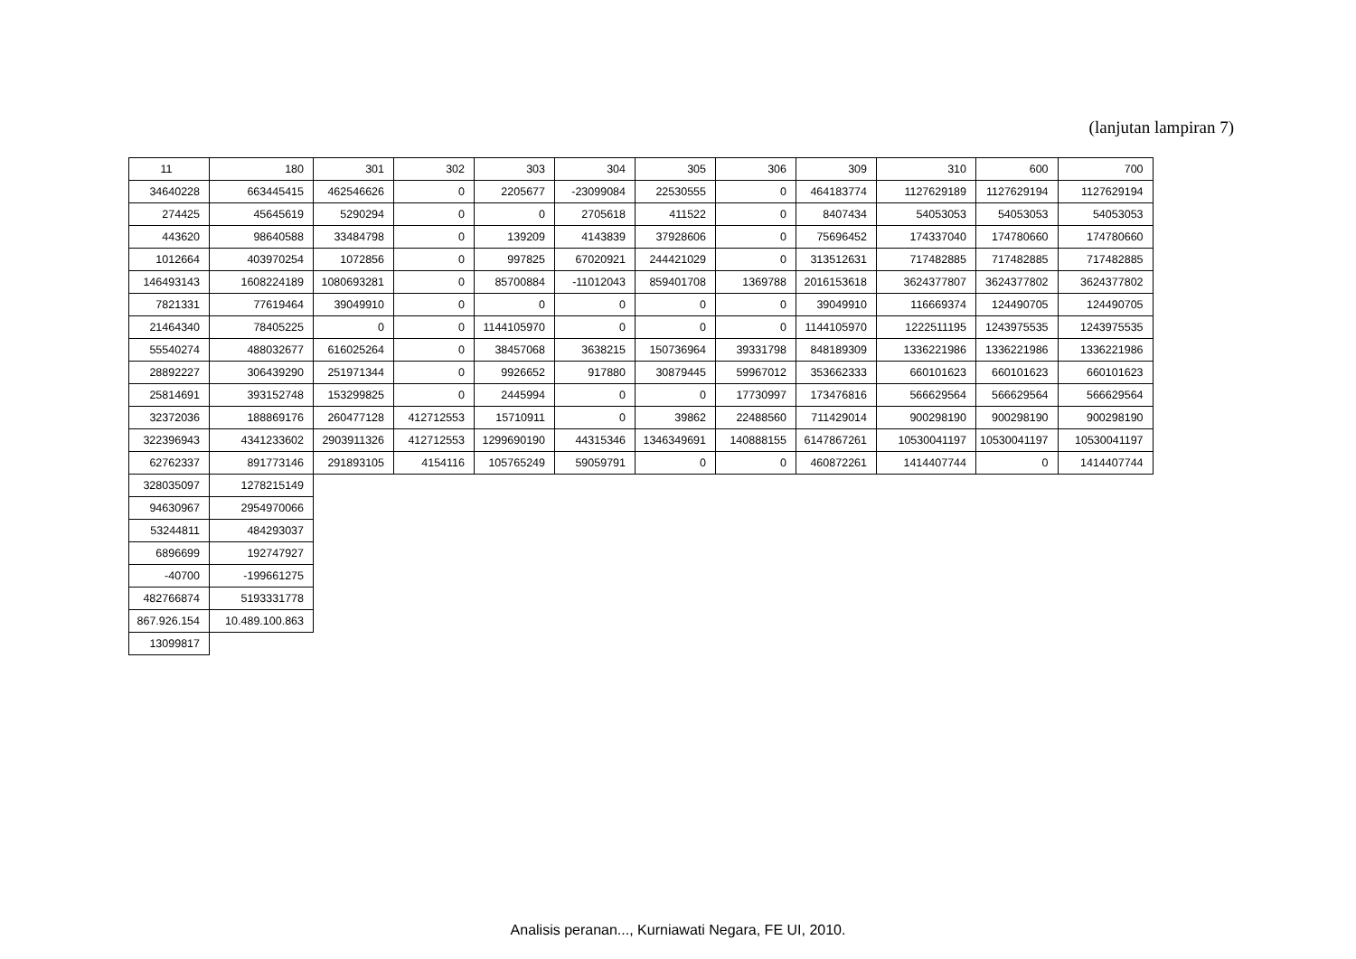(lanjutan lampiran 7)
| 11 | 180 | 301 | 302 | 303 | 304 | 305 | 306 | 309 | 310 | 600 | 700 |
| 34640228 | 663445415 | 462546626 | 0 | 2205677 | -23099084 | 22530555 | 0 | 464183774 | 1127629189 | 1127629194 | 1127629194 |
| 274425 | 45645619 | 5290294 | 0 | 0 | 2705618 | 411522 | 0 | 8407434 | 54053053 | 54053053 | 54053053 |
| 443620 | 98640588 | 33484798 | 0 | 139209 | 4143839 | 37928606 | 0 | 75696452 | 174337040 | 174780660 | 174780660 |
| 1012664 | 403970254 | 1072856 | 0 | 997825 | 67020921 | 244421029 | 0 | 313512631 | 717482885 | 717482885 | 717482885 |
| 146493143 | 1608224189 | 1080693281 | 0 | 85700884 | -11012043 | 859401708 | 1369788 | 2016153618 | 3624377807 | 3624377802 | 3624377802 |
| 7821331 | 77619464 | 39049910 | 0 | 0 | 0 | 0 | 0 | 39049910 | 116669374 | 124490705 | 124490705 |
| 21464340 | 78405225 | 0 | 0 | 1144105970 | 0 | 0 | 0 | 1144105970 | 1222511195 | 1243975535 | 1243975535 |
| 55540274 | 488032677 | 616025264 | 0 | 38457068 | 3638215 | 150736964 | 39331798 | 848189309 | 1336221986 | 1336221986 | 1336221986 |
| 28892227 | 306439290 | 251971344 | 0 | 9926652 | 917880 | 30879445 | 59967012 | 353662333 | 660101623 | 660101623 | 660101623 |
| 25814691 | 393152748 | 153299825 | 0 | 2445994 | 0 | 0 | 17730997 | 173476816 | 566629564 | 566629564 | 566629564 |
| 32372036 | 188869176 | 260477128 | 412712553 | 15710911 | 0 | 39862 | 22488560 | 711429014 | 900298190 | 900298190 | 900298190 |
| 322396943 | 4341233602 | 2903911326 | 412712553 | 1299690190 | 44315346 | 1346349691 | 140888155 | 6147867261 | 10530041197 | 10530041197 | 10530041197 |
| 62762337 | 891773146 | 291893105 | 4154116 | 105765249 | 59059791 | 0 | 0 | 460872261 | 1414407744 | 0 | 1414407744 |
| 328035097 | 1278215149 | | | | | | | | | | |
| 94630967 | 2954970066 | | | | | | | | | | |
| 53244811 | 484293037 | | | | | | | | | | |
| 6896699 | 192747927 | | | | | | | | | | |
| -40700 | -199661275 | | | | | | | | | | |
| 482766874 | 5193331778 | | | | | | | | | | |
| 867.926.154 | 10.489.100.863 | | | | | | | | | | |
| 13099817 | | | | | | | | | | | |
Analisis peranan..., Kurniawati Negara, FE UI, 2010.